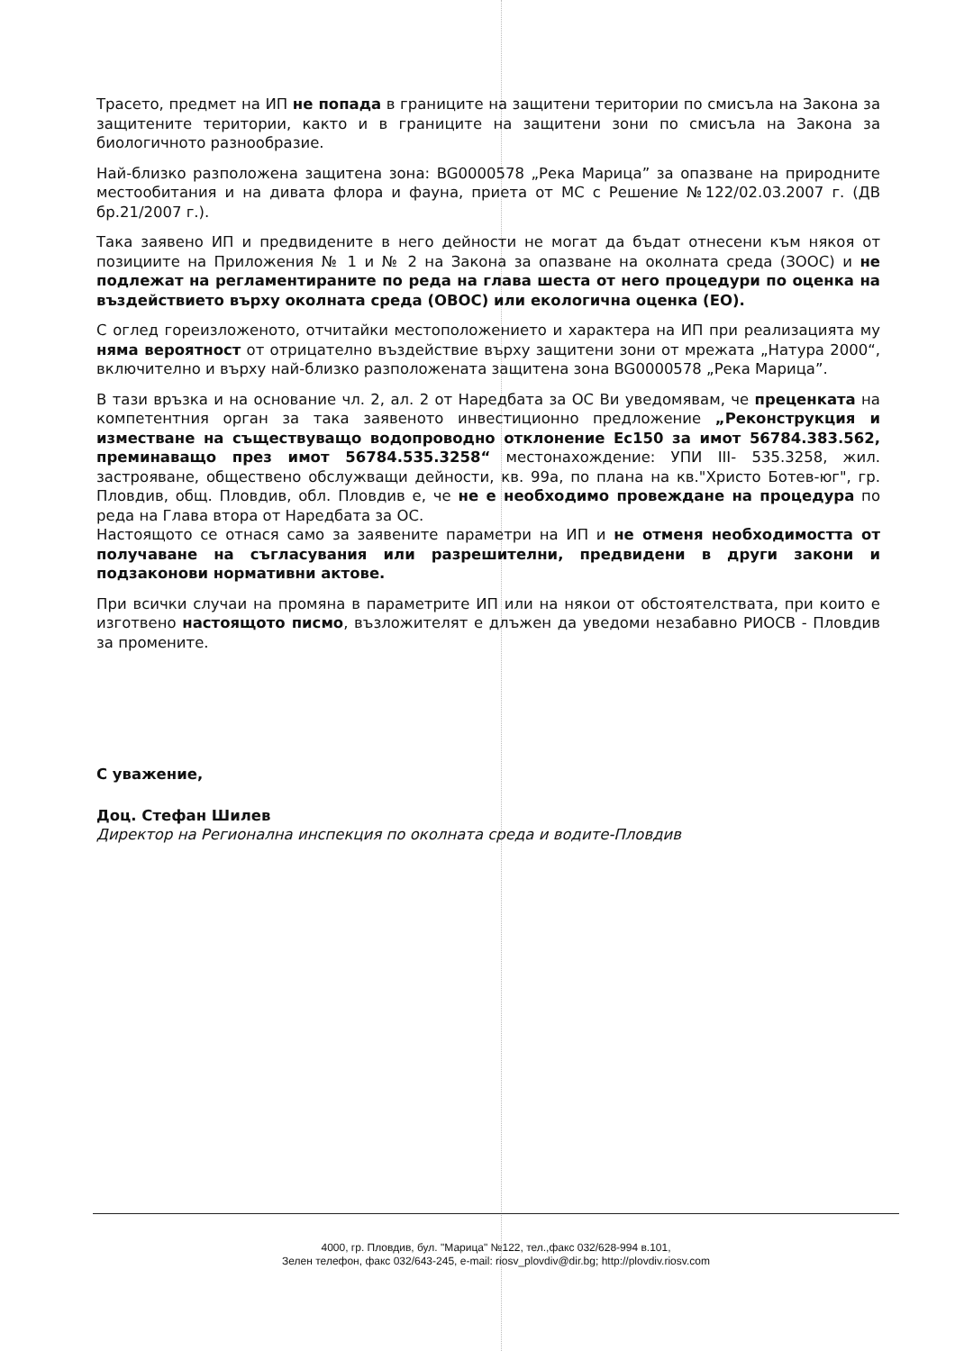Трасето, предмет на ИП не попада в границите на защитени територии по смисъла на Закона за защитените територии, както и в границите на защитени зони по смисъла на Закона за биологичното разнообразие.
Най-близко разположена защитена зона: BG0000578 „Река Марица” за опазване на природните местообитания и на дивата флора и фауна, приета от МС с Решение №122/02.03.2007 г. (ДВ бр.21/2007 г.).
Така заявено ИП и предвидените в него дейности не могат да бъдат отнесени към някоя от позициите на Приложения № 1 и № 2 на Закона за опазване на околната среда (ЗООС) и не подлежат на регламентираните по реда на глава шеста от него процедури по оценка на въздействието върху околната среда (ОВОС) или екологична оценка (ЕО).
С оглед гореизложеното, отчитайки местоположението и характера на ИП при реализацията му няма вероятност от отрицателно въздействие върху защитени зони от мрежата „Натура 2000“, включително и върху най-близко разположената защитена зона BG0000578 „Река Марица”.
В тази връзка и на основание чл. 2, ал. 2 от Наредбата за ОС Ви уведомявам, че преценката на компетентния орган за така заявеното инвестиционно предложение „Реконструкция и изместване на съществуващо водопроводно отклонение Ес150 за имот 56784.383.562, преминаващо през имот 56784.535.3258“ местонахождение: УПИ III- 535.3258, жил. застрояване, обществено обслужващи дейности, кв. 99а, по плана на кв."Христо Ботев-юг", гр. Пловдив, общ. Пловдив, обл. Пловдив е, че не е необходимо провеждане на процедура по реда на Глава втора от Наредбата за ОС.
Настоящото се отнася само за заявените параметри на ИП и не отменя необходимостта от получаване на съгласувания или разрешителни, предвидени в други закони и подзаконови нормативни актове.
При всички случаи на промяна в параметрите ИП или на някои от обстоятелствата, при които е изготвено настоящото писмо, възложителят е длъжен да уведоми незабавно РИОСВ - Пловдив за промените.
С уважение,
Доц. Стефан Шилев
Директор на Регионална инспекция по околната среда и водите-Пловдив
4000, гр. Пловдив, бул. "Марица" №122, тел.,факс 032/628-994 в.101,
Зелен телефон, факс 032/643-245, e-mail: riosv_plovdiv@dir.bg; http://plovdiv.riosv.com